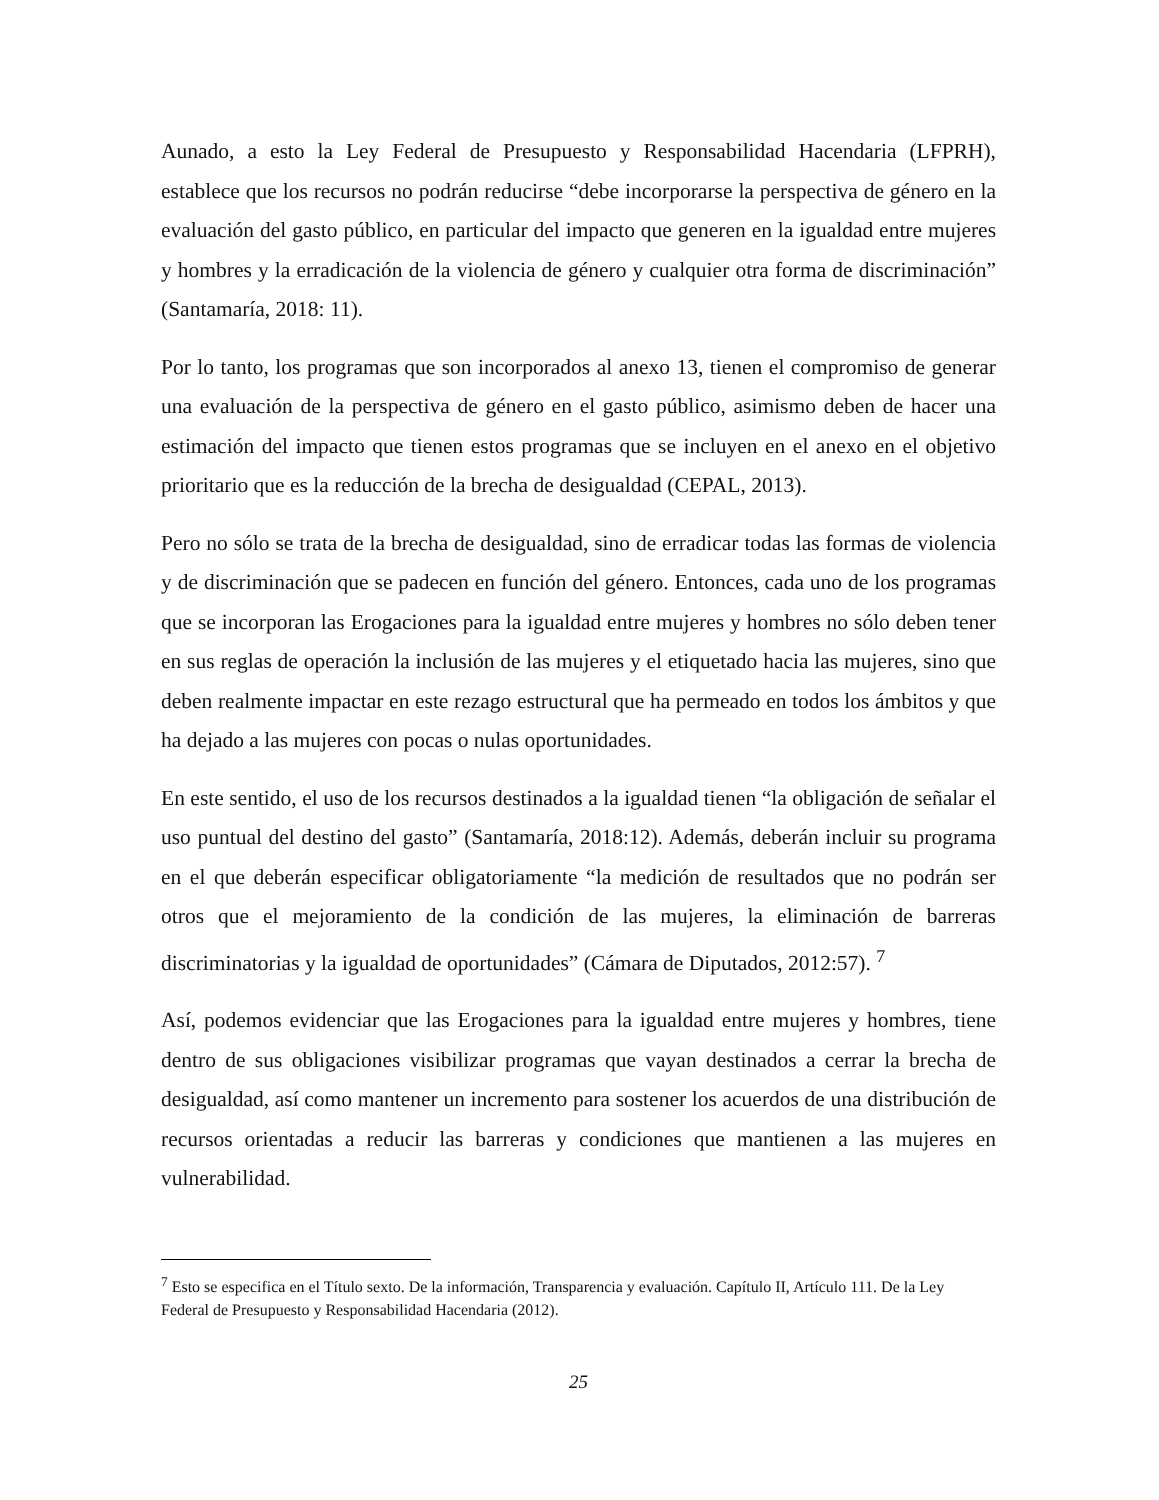Aunado, a esto la Ley Federal de Presupuesto y Responsabilidad Hacendaria (LFPRH), establece que los recursos no podrán reducirse “debe incorporarse la perspectiva de género en la evaluación del gasto público, en particular del impacto que generen en la igualdad entre mujeres y hombres y la erradicación de la violencia de género y cualquier otra forma de discriminación” (Santamaría, 2018: 11).
Por lo tanto, los programas que son incorporados al anexo 13, tienen el compromiso de generar una evaluación de la perspectiva de género en el gasto público, asimismo deben de hacer una estimación del impacto que tienen estos programas que se incluyen en el anexo en el objetivo prioritario que es la reducción de la brecha de desigualdad (CEPAL, 2013).
Pero no sólo se trata de la brecha de desigualdad, sino de erradicar todas las formas de violencia y de discriminación que se padecen en función del género. Entonces, cada uno de los programas que se incorporan las Erogaciones para la igualdad entre mujeres y hombres no sólo deben tener en sus reglas de operación la inclusión de las mujeres y el etiquetado hacia las mujeres, sino que deben realmente impactar en este rezago estructural que ha permeado en todos los ámbitos y que ha dejado a las mujeres con pocas o nulas oportunidades.
En este sentido, el uso de los recursos destinados a la igualdad tienen “la obligación de señalar el uso puntual del destino del gasto” (Santamaría, 2018:12). Además, deberán incluir su programa en el que deberán especificar obligatoriamente “la medición de resultados que no podrán ser otros que el mejoramiento de la condición de las mujeres, la eliminación de barreras discriminatorias y la igualdad de oportunidades” (Cámara de Diputados, 2012:57). <sup>7</sup>
Así, podemos evidenciar que las Erogaciones para la igualdad entre mujeres y hombres, tiene dentro de sus obligaciones visibilizar programas que vayan destinados a cerrar la brecha de desigualdad, así como mantener un incremento para sostener los acuerdos de una distribución de recursos orientadas a reducir las barreras y condiciones que mantienen a las mujeres en vulnerabilidad.
<sup>7</sup> Esto se especifica en el Título sexto. De la información, Transparencia y evaluación. Capítulo II, Artículo 111. De la Ley Federal de Presupuesto y Responsabilidad Hacendaria (2012).
25